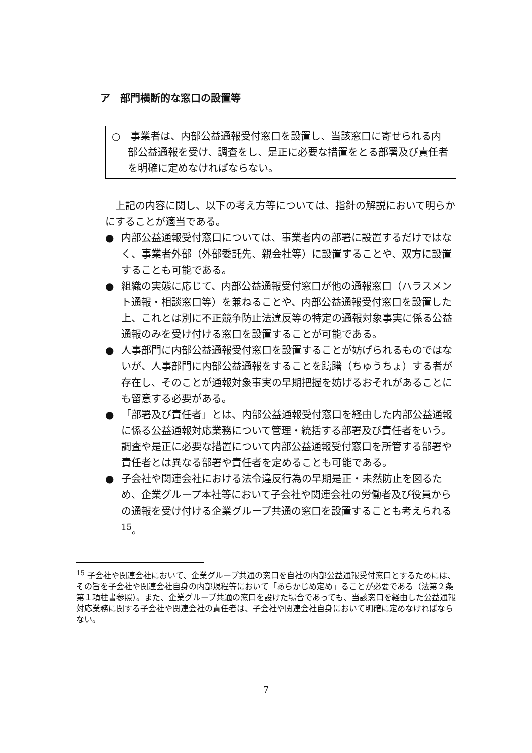ア　部門横断的な窓口の設置等
○　事業者は、内部公益通報受付窓口を設置し、当該窓口に寄せられる内部公益通報を受け、調査をし、是正に必要な措置をとる部署及び責任者を明確に定めなければならない。
上記の内容に関し、以下の考え方等については、指針の解説において明らかにすることが適当である。
● 内部公益通報受付窓口については、事業者内の部署に設置するだけではなく、事業者外部（外部委託先、親会社等）に設置することや、双方に設置することも可能である。
● 組織の実態に応じて、内部公益通報受付窓口が他の通報窓口（ハラスメント通報・相談窓口等）を兼ねることや、内部公益通報受付窓口を設置した上、これとは別に不正競争防止法違反等の特定の通報対象事実に係る公益通報のみを受け付ける窓口を設置することが可能である。
● 人事部門に内部公益通報受付窓口を設置することが妨げられるものではないが、人事部門に内部公益通報をすることを躊躇（ちゅうちょ）する者が存在し、そのことが通報対象事実の早期把握を妨げるおそれがあることにも留意する必要がある。
● 「部署及び責任者」とは、内部公益通報受付窓口を経由した内部公益通報に係る公益通報対応業務について管理・統括する部署及び責任者をいう。調査や是正に必要な措置について内部公益通報受付窓口を所管する部署や責任者とは異なる部署や責任者を定めることも可能である。
● 子会社や関連会社における法令違反行為の早期是正・未然防止を図るため、企業グループ本社等において子会社や関連会社の労働者及び役員からの通報を受け付ける企業グループ共通の窓口を設置することも考えられる <sup>15</sup>。
<sup>15</sup> 子会社や関連会社において、企業グループ共通の窓口を自社の内部公益通報受付窓口とするためには、その旨を子会社や関連会社自身の内部規程等において「あらかじめ定め」ることが必要である（法第２条第１項柱書参照）。また、企業グループ共通の窓口を設けた場合であっても、当該窓口を経由した公益通報対応業務に関する子会社や関連会社の責任者は、子会社や関連会社自身において明確に定めなければならない。
7